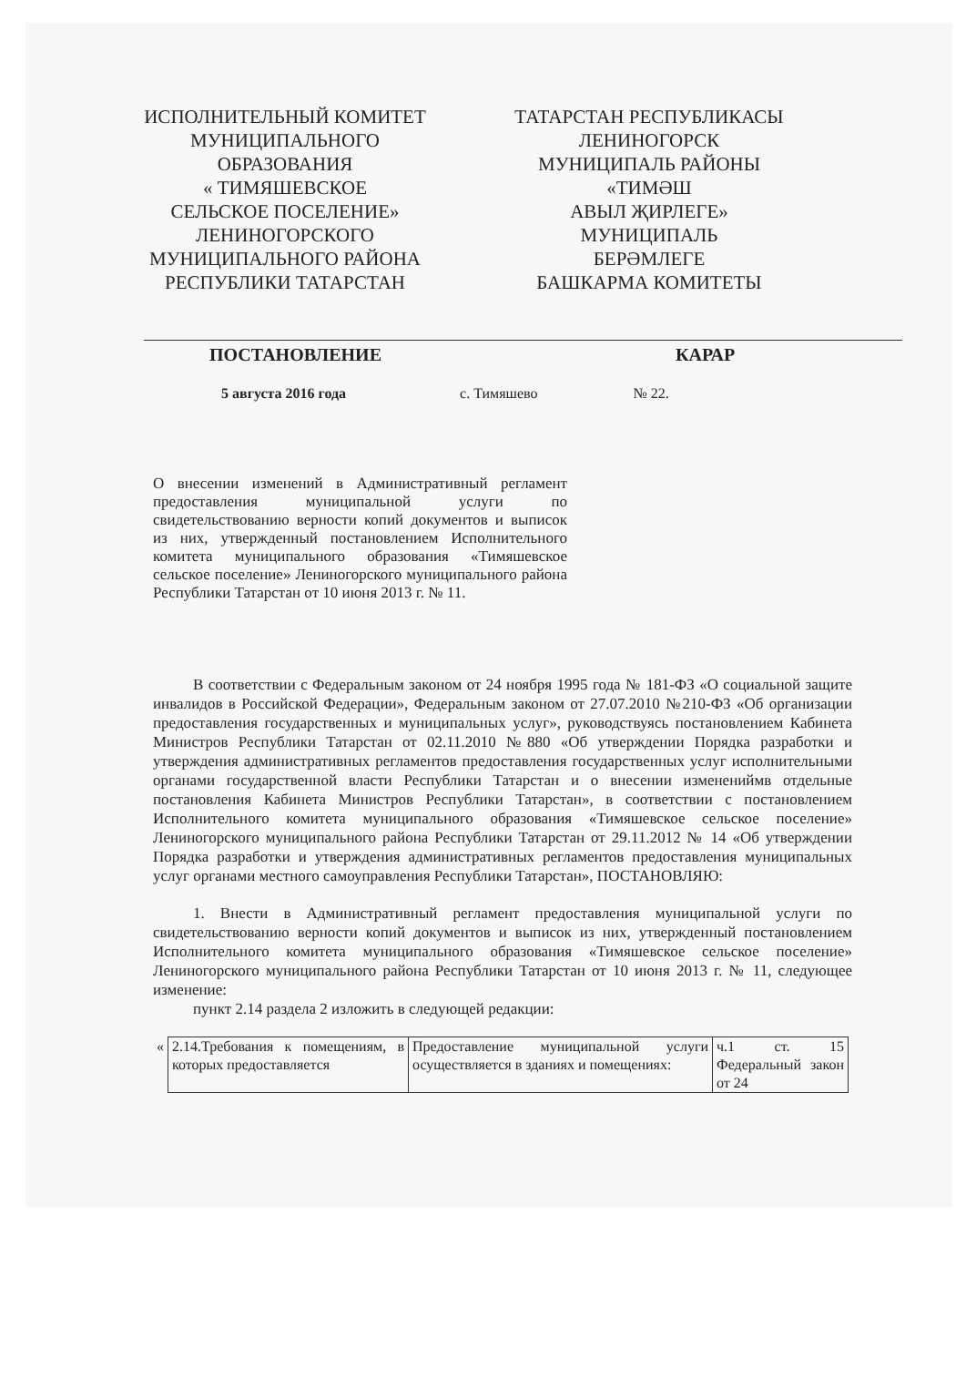ИСПОЛНИТЕЛЬНЫЙ КОМИТЕТ
МУНИЦИПАЛЬНОГО
ОБРАЗОВАНИЯ
« ТИМЯШЕВСКОЕ
СЕЛЬСКОЕ ПОСЕЛЕНИЕ»
ЛЕНИНОГОРСКОГО
МУНИЦИПАЛЬНОГО РАЙОНА
РЕСПУБЛИКИ ТАТАРСТАН
ТАТАРСТАН РЕСПУБЛИКАСЫ
ЛЕНИНОГОРСК
МУНИЦИПАЛЬ РАЙОНЫ
«ТИМӘШ
АВЫЛ ҖИРЛЕГЕ»
МУНИЦИПАЛЬ
БЕРӘМЛЕГЕ
БАШКАРМА КОМИТЕТЫ
ПОСТАНОВЛЕНИЕ КАРАР
5 августа 2016 года с. Тимяшево № 22.
О внесении изменений в Административный регламент предоставления муниципальной услуги по свидетельствованию верности копий документов и выписок из них, утвержденный постановлением Исполнительного комитета муниципального образования «Тимяшевское сельское поселение» Лениногорского муниципального района Республики Татарстан от 10 июня 2013 г. № 11.
В соответствии с Федеральным законом от 24 ноября 1995 года № 181-ФЗ «О социальной защите инвалидов в Российской Федерации», Федеральным законом от 27.07.2010 №210-ФЗ «Об организации предоставления государственных и муниципальных услуг», руководствуясь постановлением Кабинета Министров Республики Татарстан от 02.11.2010 №880 «Об утверждении Порядка разработки и утверждения административных регламентов предоставления государственных услуг исполнительными органами государственной власти Республики Татарстан и о внесении изменениймв отдельные постановления Кабинета Министров Республики Татарстан», в соответствии с постановлением Исполнительного комитета муниципального образования «Тимяшевское сельское поселение» Лениногорского муниципального района Республики Татарстан от 29.11.2012 № 14 «Об утверждении Порядка разработки и утверждения административных регламентов предоставления муниципальных услуг органами местного самоуправления Республики Татарстан», ПОСТАНОВЛЯЮ:
1. Внести в Административный регламент предоставления муниципальной услуги по свидетельствованию верности копий документов и выписок из них, утвержденный постановлением Исполнительного комитета муниципального образования «Тимяшевское сельское поселение» Лениногорского муниципального района Республики Татарстан от 10 июня 2013 г. № 11, следующее изменение:
пункт 2.14 раздела 2 изложить в следующей редакции:
| « | 2.14.Требования к помещениям, в которых предоставляется | Предоставление муниципальной услуги осуществляется в зданиях и помещениях: | ч.1 ст. 15 Федеральный закон от 24 |